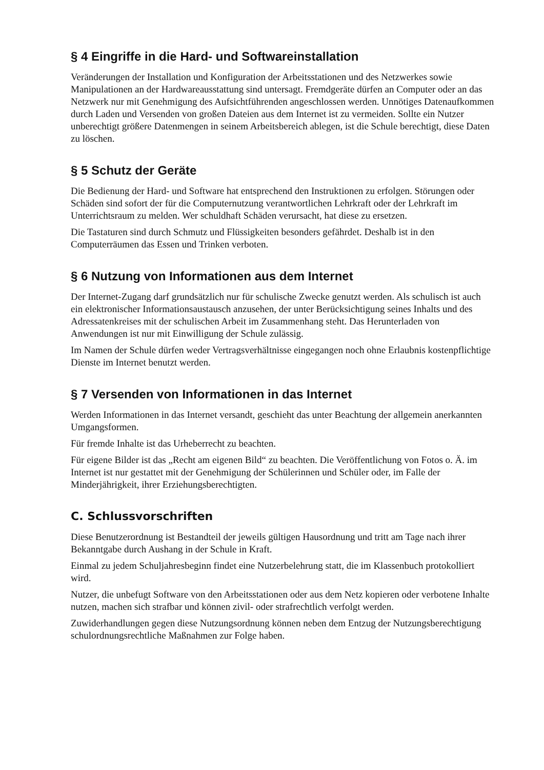§ 4 Eingriffe in die Hard- und Softwareinstallation
Veränderungen der Installation und Konfiguration der Arbeitsstationen und des Netzwerkes sowie Manipulationen an der Hardwareausstattung sind untersagt. Fremdgeräte dürfen an Computer oder an das Netzwerk nur mit Genehmigung des Aufsichtführenden angeschlossen werden. Unnötiges Datenaufkommen durch Laden und Versenden von großen Dateien aus dem Internet ist zu vermeiden. Sollte ein Nutzer unberechtigt größere Datenmengen in seinem Arbeitsbereich ablegen, ist die Schule berechtigt, diese Daten zu löschen.
§ 5 Schutz der Geräte
Die Bedienung der Hard- und Software hat entsprechend den Instruktionen zu erfolgen. Störungen oder Schäden sind sofort der für die Computernutzung verantwortlichen Lehrkraft oder der Lehrkraft im Unterrichtsraum zu melden. Wer schuldhaft Schäden verursacht, hat diese zu ersetzen.
Die Tastaturen sind durch Schmutz und Flüssigkeiten besonders gefährdet. Deshalb ist in den Computerräumen das Essen und Trinken verboten.
§ 6 Nutzung von Informationen aus dem Internet
Der Internet-Zugang darf grundsätzlich nur für schulische Zwecke genutzt werden. Als schulisch ist auch ein elektronischer Informationsaustausch anzusehen, der unter Berücksichtigung seines Inhalts und des Adressatenkreises mit der schulischen Arbeit im Zusammenhang steht. Das Herunterladen von Anwendungen ist nur mit Einwilligung der Schule zulässig.
Im Namen der Schule dürfen weder Vertragsverhältnisse eingegangen noch ohne Erlaubnis kostenpflichtige Dienste im Internet benutzt werden.
§ 7 Versenden von Informationen in das Internet
Werden Informationen in das Internet versandt, geschieht das unter Beachtung der allgemein anerkannten Umgangsformen.
Für fremde Inhalte ist das Urheberrecht zu beachten.
Für eigene Bilder ist das „Recht am eigenen Bild“ zu beachten. Die Veröffentlichung von Fotos o. Ä. im Internet ist nur gestattet mit der Genehmigung der Schülerinnen und Schüler oder, im Falle der Minderjährigkeit, ihrer Erziehungsberechtigten.
C. Schlussvorschriften
Diese Benutzerordnung ist Bestandteil der jeweils gültigen Hausordnung und tritt am Tage nach ihrer Bekanntgabe durch Aushang in der Schule in Kraft.
Einmal zu jedem Schuljahresbeginn findet eine Nutzerbelehrung statt, die im Klassenbuch protokolliert wird.
Nutzer, die unbefugt Software von den Arbeitsstationen oder aus dem Netz kopieren oder verbotene Inhalte nutzen, machen sich strafbar und können zivil- oder strafrechtlich verfolgt werden.
Zuwiderhandlungen gegen diese Nutzungsordnung können neben dem Entzug der Nutzungsberechtigung schulordnungsrechtliche Maßnahmen zur Folge haben.